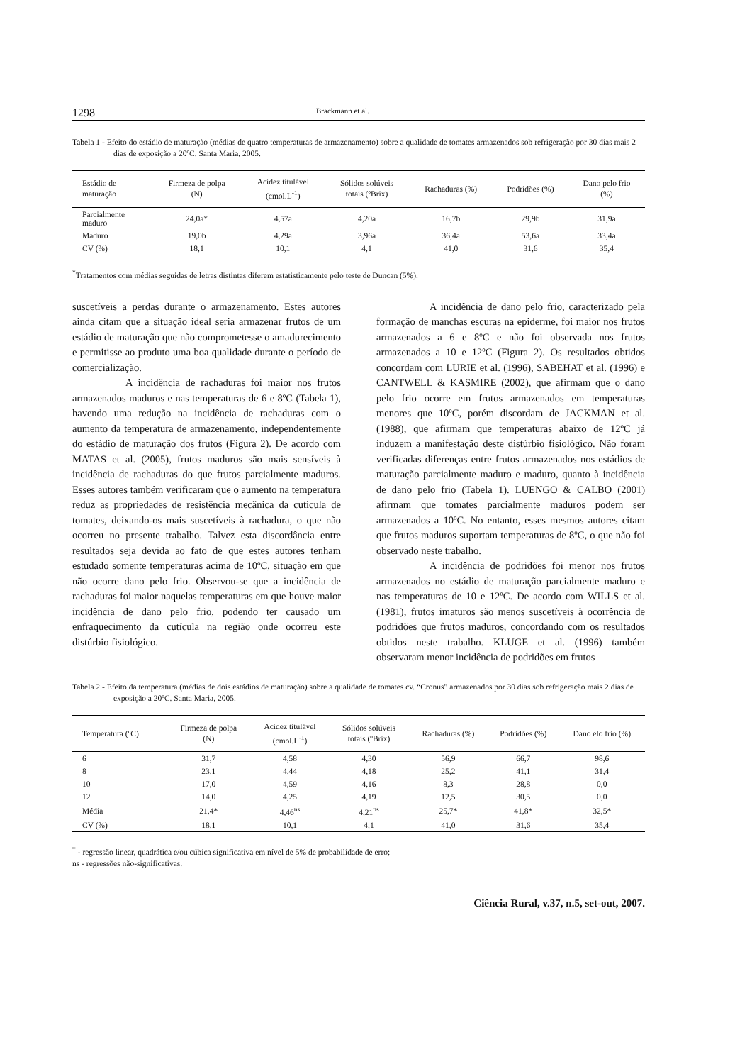1298 Brackmann et al.
Tabela 1 - Efeito do estádio de maturação (médias de quatro temperaturas de armazenamento) sobre a qualidade de tomates armazenados sob refrigeração por 30 dias mais 2 dias de exposição a 20ºC. Santa Maria, 2005.
| Estádio de maturação | Firmeza de polpa (N) | Acidez titulável (cmol.L<sup>-1</sup>) | Sólidos solúveis totais (ºBrix) | Rachaduras (%) | Podridões (%) | Dano pelo frio (%) |
| --- | --- | --- | --- | --- | --- | --- |
| Parcialmente maduro | 24,0a* | 4,57a | 4,20a | 16,7b | 29,9b | 31,9a |
| Maduro | 19,0b | 4,29a | 3,96a | 36,4a | 53,6a | 33,4a |
| CV (%) | 18,1 | 10,1 | 4,1 | 41,0 | 31,6 | 35,4 |
<sup>*</sup> Tratamentos com médias seguidas de letras distintas diferem estatisticamente pelo teste de Duncan (5%).
suscetíveis a perdas durante o armazenamento. Estes autores ainda citam que a situação ideal seria armazenar frutos de um estádio de maturação que não comprometesse o amadurecimento e permitisse ao produto uma boa qualidade durante o período de comercialização.
A incidência de rachaduras foi maior nos frutos armazenados maduros e nas temperaturas de 6 e 8ºC (Tabela 1), havendo uma redução na incidência de rachaduras com o aumento da temperatura de armazenamento, independentemente do estádio de maturação dos frutos (Figura 2). De acordo com MATAS et al. (2005), frutos maduros são mais sensíveis à incidência de rachaduras do que frutos parcialmente maduros. Esses autores também verificaram que o aumento na temperatura reduz as propriedades de resistência mecânica da cutícula de tomates, deixando-os mais suscetíveis à rachadura, o que não ocorreu no presente trabalho. Talvez esta discordância entre resultados seja devida ao fato de que estes autores tenham estudado somente temperaturas acima de 10ºC, situação em que não ocorre dano pelo frio. Observou-se que a incidência de rachaduras foi maior naquelas temperaturas em que houve maior incidência de dano pelo frio, podendo ter causado um enfraquecimento da cutícula na região onde ocorreu este distúrbio fisiológico.
A incidência de dano pelo frio, caracterizado pela formação de manchas escuras na epiderme, foi maior nos frutos armazenados a 6 e 8ºC e não foi observada nos frutos armazenados a 10 e 12ºC (Figura 2). Os resultados obtidos concordam com LURIE et al. (1996), SABEHAT et al. (1996) e CANTWELL & KASMIRE (2002), que afirmam que o dano pelo frio ocorre em frutos armazenados em temperaturas menores que 10ºC, porém discordam de JACKMAN et al. (1988), que afirmam que temperaturas abaixo de 12ºC já induzem a manifestação deste distúrbio fisiológico. Não foram verificadas diferenças entre frutos armazenados nos estádios de maturação parcialmente maduro e maduro, quanto à incidência de dano pelo frio (Tabela 1). LUENGO & CALBO (2001) afirmam que tomates parcialmente maduros podem ser armazenados a 10ºC. No entanto, esses mesmos autores citam que frutos maduros suportam temperaturas de 8ºC, o que não foi observado neste trabalho.
A incidência de podridões foi menor nos frutos armazenados no estádio de maturação parcialmente maduro e nas temperaturas de 10 e 12ºC. De acordo com WILLS et al. (1981), frutos imaturos são menos suscetíveis à ocorrência de podridões que frutos maduros, concordando com os resultados obtidos neste trabalho. KLUGE et al. (1996) também observaram menor incidência de podridões em frutos
Tabela 2 - Efeito da temperatura (médias de dois estádios de maturação) sobre a qualidade de tomates cv. “Cronus” armazenados por 30 dias sob refrigeração mais 2 dias de exposição a 20ºC. Santa Maria, 2005.
| Temperatura (ºC) | Firmeza de polpa (N) | Acidez titulável (cmol.L<sup>-1</sup>) | Sólidos solúveis totais (ºBrix) | Rachaduras (%) | Podridões (%) | Dano elo frio (%) |
| --- | --- | --- | --- | --- | --- | --- |
| 6 | 31,7 | 4,58 | 4,30 | 56,9 | 66,7 | 98,6 |
| 8 | 23,1 | 4,44 | 4,18 | 25,2 | 41,1 | 31,4 |
| 10 | 17,0 | 4,59 | 4,16 | 8,3 | 28,8 | 0,0 |
| 12 | 14,0 | 4,25 | 4,19 | 12,5 | 30,5 | 0,0 |
| Média | 21,4* | 4,46<sup>ns</sup> | 4,21<sup>ns</sup> | 25,7* | 41,8* | 32,5* |
| CV (%) | 18,1 | 10,1 | 4,1 | 41,0 | 31,6 | 35,4 |
<sup>*</sup> - regressão linear, quadrática e/ou cúbica significativa em nível de 5% de probabilidade de erro;
ns - regressões não-significativas.
Ciência Rural, v.37, n.5, set-out, 2007.